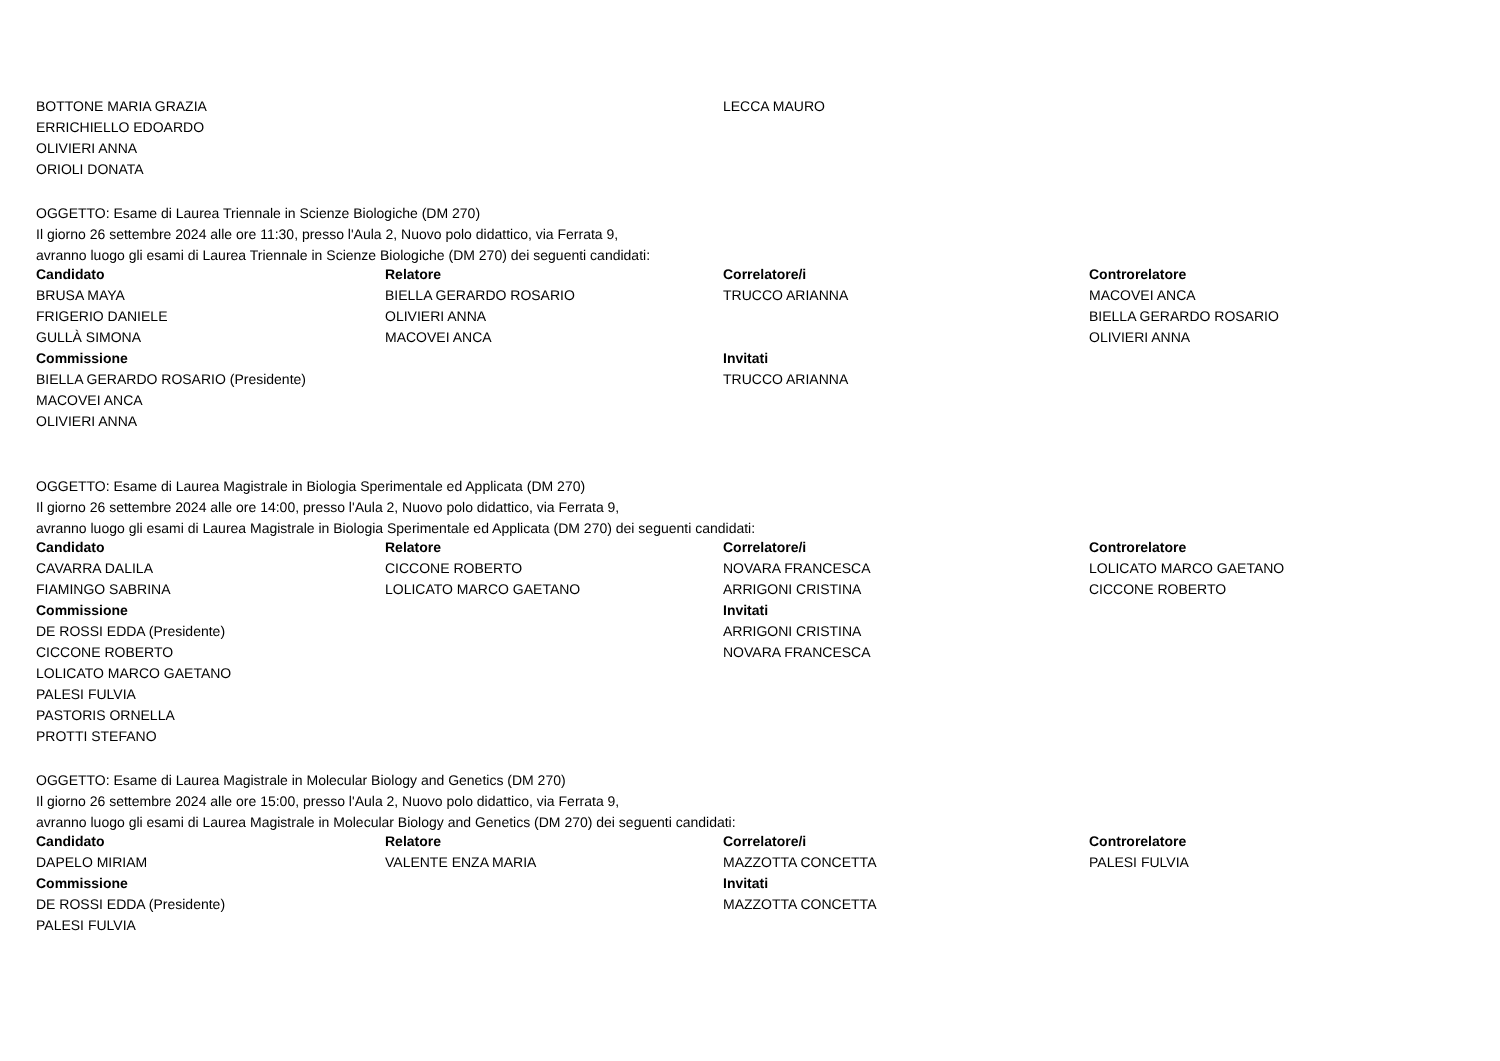| BOTTONE MARIA GRAZIA | | LECCA MAURO | |
| ERRICHIELLO EDOARDO | | | |
| OLIVIERI ANNA | | | |
| ORIOLI DONATA | | | |
OGGETTO: Esame di Laurea Triennale in Scienze Biologiche (DM 270)
Il giorno 26 settembre 2024 alle ore 11:30, presso l'Aula 2, Nuovo polo didattico, via Ferrata 9,
avranno luogo gli esami di Laurea Triennale in Scienze Biologiche (DM 270) dei seguenti candidati:
| Candidato | Relatore | Correlatore/i | Controrelatore |
| --- | --- | --- | --- |
| BRUSA MAYA | BIELLA GERARDO ROSARIO | TRUCCO ARIANNA | MACOVEI ANCA |
| FRIGERIO DANIELE | OLIVIERI ANNA | | BIELLA GERARDO ROSARIO |
| GULLÀ SIMONA | MACOVEI ANCA | | OLIVIERI ANNA |
| Commissione | | Invitati | |
| BIELLA GERARDO ROSARIO (Presidente) | | TRUCCO ARIANNA | |
| MACOVEI ANCA | | | |
| OLIVIERI ANNA | | | |
OGGETTO: Esame di Laurea Magistrale in Biologia Sperimentale ed Applicata (DM 270)
Il giorno 26 settembre 2024 alle ore 14:00, presso l'Aula 2, Nuovo polo didattico, via Ferrata 9,
avranno luogo gli esami di Laurea Magistrale in Biologia Sperimentale ed Applicata (DM 270) dei seguenti candidati:
| Candidato | Relatore | Correlatore/i | Controrelatore |
| --- | --- | --- | --- |
| CAVARRA DALILA | CICCONE ROBERTO | NOVARA FRANCESCA | LOLICATO MARCO GAETANO |
| FIAMINGO SABRINA | LOLICATO MARCO GAETANO | ARRIGONI CRISTINA | CICCONE ROBERTO |
| Commissione | | Invitati | |
| DE ROSSI EDDA (Presidente) | | ARRIGONI CRISTINA | |
| CICCONE ROBERTO | | NOVARA FRANCESCA | |
| LOLICATO MARCO GAETANO | | | |
| PALESI FULVIA | | | |
| PASTORIS ORNELLA | | | |
| PROTTI STEFANO | | | |
OGGETTO: Esame di Laurea Magistrale in Molecular Biology and Genetics (DM 270)
Il giorno 26 settembre 2024 alle ore 15:00, presso l'Aula 2, Nuovo polo didattico, via Ferrata 9,
avranno luogo gli esami di Laurea Magistrale in Molecular Biology and Genetics (DM 270) dei seguenti candidati:
| Candidato | Relatore | Correlatore/i | Controrelatore |
| --- | --- | --- | --- |
| DAPELO MIRIAM | VALENTE ENZA MARIA | MAZZOTTA CONCETTA | PALESI FULVIA |
| Commissione | | Invitati | |
| DE ROSSI EDDA (Presidente) | | MAZZOTTA CONCETTA | |
| PALESI FULVIA | | | |